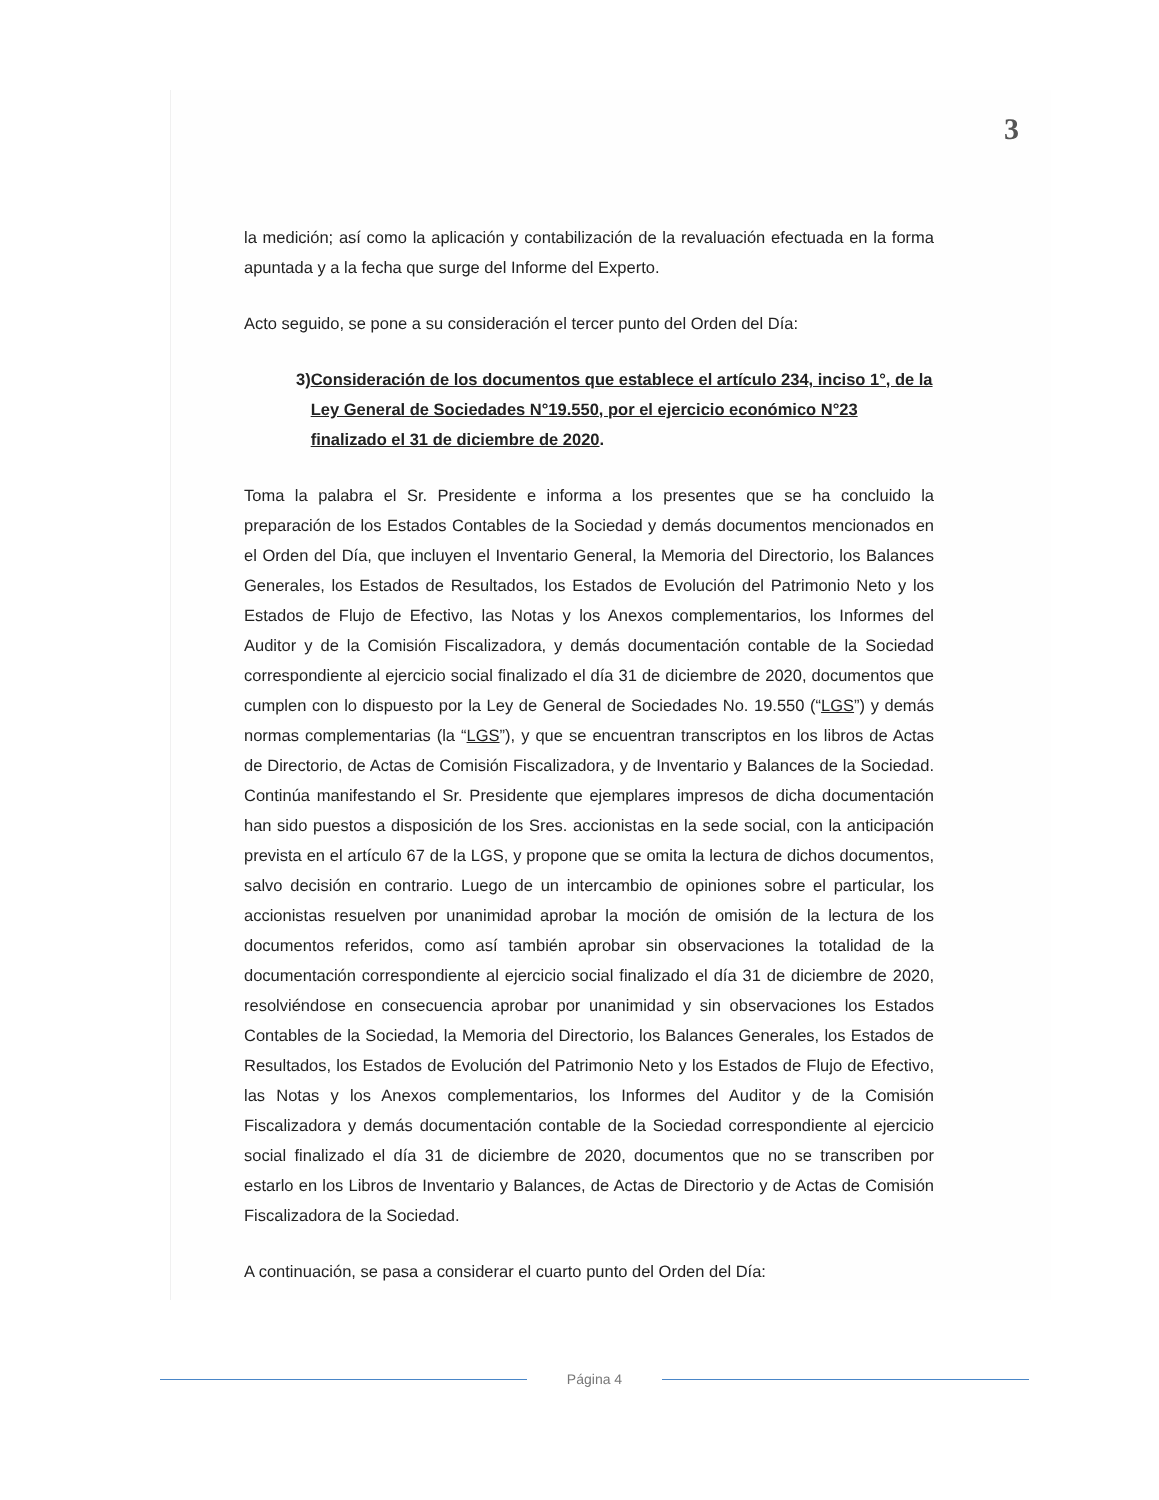3
la medición; así como la aplicación y contabilización de la revaluación efectuada en la forma apuntada y a la fecha que surge del Informe del Experto.
Acto seguido, se pone a su consideración el tercer punto del Orden del Día:
3) Consideración de los documentos que establece el artículo 234, inciso 1°, de la Ley General de Sociedades N°19.550, por el ejercicio económico N°23 finalizado el 31 de diciembre de 2020.
Toma la palabra el Sr. Presidente e informa a los presentes que se ha concluido la preparación de los Estados Contables de la Sociedad y demás documentos mencionados en el Orden del Día, que incluyen el Inventario General, la Memoria del Directorio, los Balances Generales, los Estados de Resultados, los Estados de Evolución del Patrimonio Neto y los Estados de Flujo de Efectivo, las Notas y los Anexos complementarios, los Informes del Auditor y de la Comisión Fiscalizadora, y demás documentación contable de la Sociedad correspondiente al ejercicio social finalizado el día 31 de diciembre de 2020, documentos que cumplen con lo dispuesto por la Ley de General de Sociedades No. 19.550 (“LGS”) y demás normas complementarias (la “LGS”), y que se encuentran transcriptos en los libros de Actas de Directorio, de Actas de Comisión Fiscalizadora, y de Inventario y Balances de la Sociedad. Continúa manifestando el Sr. Presidente que ejemplares impresos de dicha documentación han sido puestos a disposición de los Sres. accionistas en la sede social, con la anticipación prevista en el artículo 67 de la LGS, y propone que se omita la lectura de dichos documentos, salvo decisión en contrario. Luego de un intercambio de opiniones sobre el particular, los accionistas resuelven por unanimidad aprobar la moción de omisión de la lectura de los documentos referidos, como así también aprobar sin observaciones la totalidad de la documentación correspondiente al ejercicio social finalizado el día 31 de diciembre de 2020, resolviéndose en consecuencia aprobar por unanimidad y sin observaciones los Estados Contables de la Sociedad, la Memoria del Directorio, los Balances Generales, los Estados de Resultados, los Estados de Evolución del Patrimonio Neto y los Estados de Flujo de Efectivo, las Notas y los Anexos complementarios, los Informes del Auditor y de la Comisión Fiscalizadora y demás documentación contable de la Sociedad correspondiente al ejercicio social finalizado el día 31 de diciembre de 2020, documentos que no se transcriben por estarlo en los Libros de Inventario y Balances, de Actas de Directorio y de Actas de Comisión Fiscalizadora de la Sociedad.
A continuación, se pasa a considerar el cuarto punto del Orden del Día:
Página 4